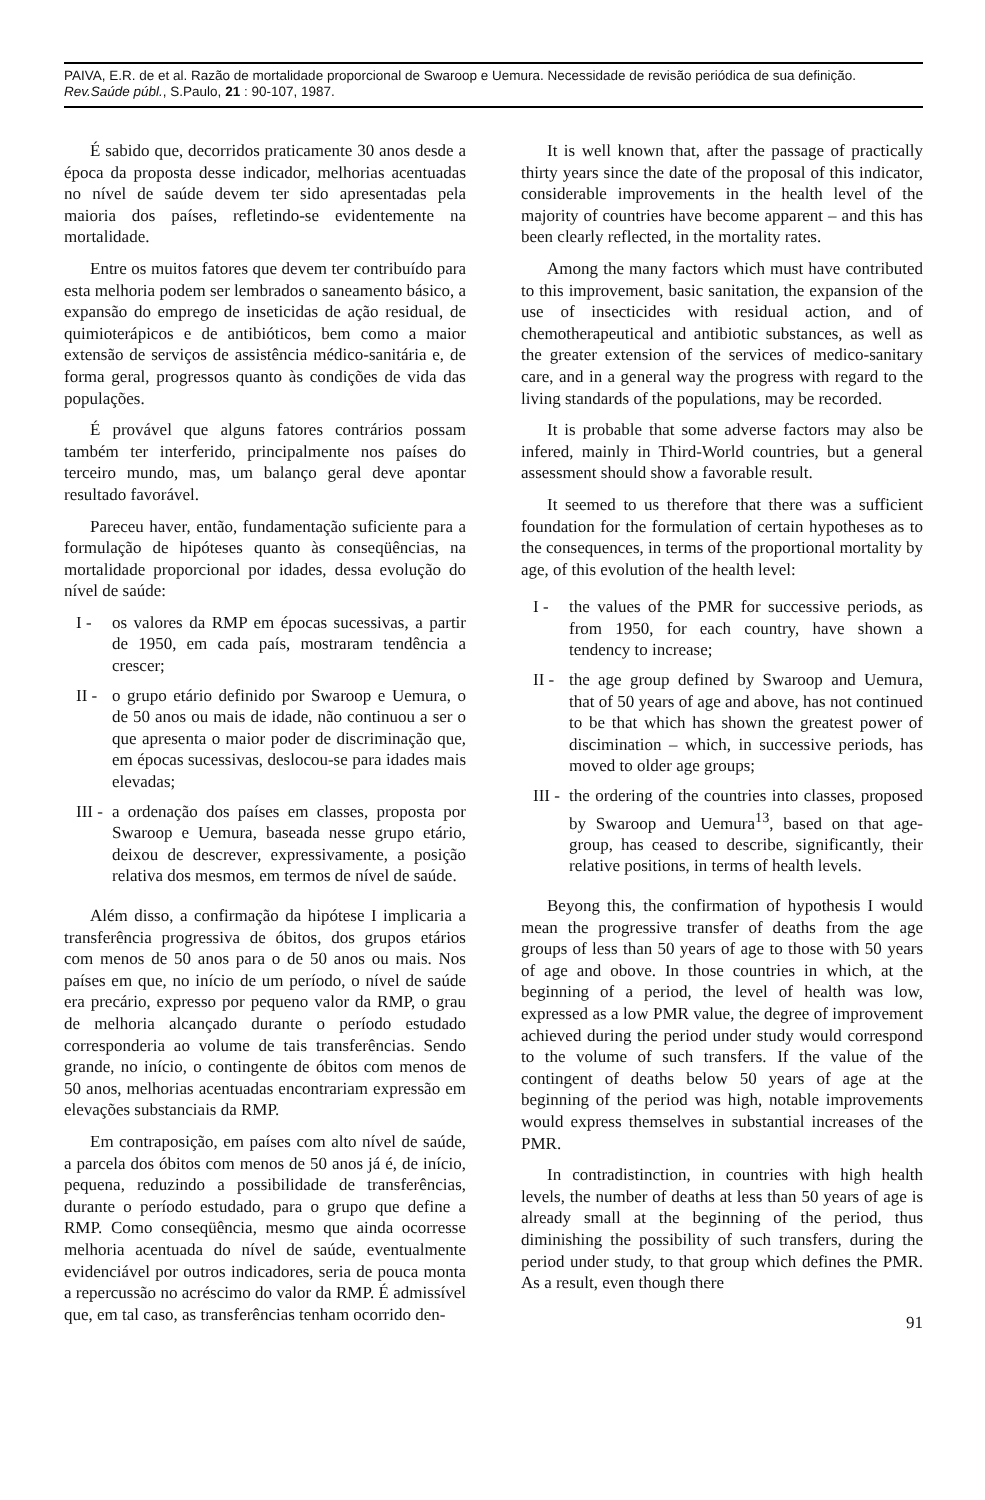PAIVA, E.R. de et al. Razão de mortalidade proporcional de Swaroop e Uemura. Necessidade de revisão periódica de sua definição. Rev.Saúde públ., S.Paulo, 21 : 90-107, 1987.
É sabido que, decorridos praticamente 30 anos desde a época da proposta desse indicador, melhorias acentuadas no nível de saúde devem ter sido apresentadas pela maioria dos países, refletindo-se evidentemente na mortalidade.
Entre os muitos fatores que devem ter contribuído para esta melhoria podem ser lembrados o saneamento básico, a expansão do emprego de inseticidas de ação residual, de quimioterápicos e de antibióticos, bem como a maior extensão de serviços de assistência médico-sanitária e, de forma geral, progressos quanto às condições de vida das populações.
É provável que alguns fatores contrários possam também ter interferido, principalmente nos países do terceiro mundo, mas, um balanço geral deve apontar resultado favorável.
Pareceu haver, então, fundamentação suficiente para a formulação de hipóteses quanto às conseqüências, na mortalidade proporcional por idades, dessa evolução do nível de saúde:
I - os valores da RMP em épocas sucessivas, a partir de 1950, em cada país, mostraram tendência a crescer;
II - o grupo etário definido por Swaroop e Uemura, o de 50 anos ou mais de idade, não continuou a ser o que apresenta o maior poder de discriminação que, em épocas sucessivas, deslocou-se para idades mais elevadas;
III - a ordenação dos países em classes, proposta por Swaroop e Uemura, baseada nesse grupo etário, deixou de descrever, expressivamente, a posição relativa dos mesmos, em termos de nível de saúde.
Além disso, a confirmação da hipótese I implicaria a transferência progressiva de óbitos, dos grupos etários com menos de 50 anos para o de 50 anos ou mais. Nos países em que, no início de um período, o nível de saúde era precário, expresso por pequeno valor da RMP, o grau de melhoria alcançado durante o período estudado corresponderia ao volume de tais transferências. Sendo grande, no início, o contingente de óbitos com menos de 50 anos, melhorias acentuadas encontrariam expressão em elevações substanciais da RMP.
Em contraposição, em países com alto nível de saúde, a parcela dos óbitos com menos de 50 anos já é, de início, pequena, reduzindo a possibilidade de transferências, durante o período estudado, para o grupo que define a RMP. Como conseqüência, mesmo que ainda ocorresse melhoria acentuada do nível de saúde, eventualmente evidenciável por outros indicadores, seria de pouca monta a repercussão no acréscimo do valor da RMP. É admissível que, em tal caso, as transferências tenham ocorrido den-
It is well known that, after the passage of practically thirty years since the date of the proposal of this indicator, considerable improvements in the health level of the majority of countries have become apparent – and this has been clearly reflected, in the mortality rates.
Among the many factors which must have contributed to this improvement, basic sanitation, the expansion of the use of insecticides with residual action, and of chemotherapeutical and antibiotic substances, as well as the greater extension of the services of medico-sanitary care, and in a general way the progress with regard to the living standards of the populations, may be recorded.
It is probable that some adverse factors may also be infered, mainly in Third-World countries, but a general assessment should show a favorable result.
It seemed to us therefore that there was a sufficient foundation for the formulation of certain hypotheses as to the consequences, in terms of the proportional mortality by age, of this evolution of the health level:
I - the values of the PMR for successive periods, as from 1950, for each country, have shown a tendency to increase;
II - the age group defined by Swaroop and Uemura, that of 50 years of age and above, has not continued to be that which has shown the greatest power of discimination – which, in successive periods, has moved to older age groups;
III - the ordering of the countries into classes, proposed by Swaroop and Uemura<sup>13</sup>, based on that age-group, has ceased to describe, significantly, their relative positions, in terms of health levels.
Beyong this, the confirmation of hypothesis I would mean the progressive transfer of deaths from the age groups of less than 50 years of age to those with 50 years of age and obove. In those countries in which, at the beginning of a period, the level of health was low, expressed as a low PMR value, the degree of improvement achieved during the period under study would correspond to the volume of such transfers. If the value of the contingent of deaths below 50 years of age at the beginning of the period was high, notable improvements would express themselves in substantial increases of the PMR.
In contradistinction, in countries with high health levels, the number of deaths at less than 50 years of age is already small at the beginning of the period, thus diminishing the possibility of such transfers, during the period under study, to that group which defines the PMR. As a result, even though there
91